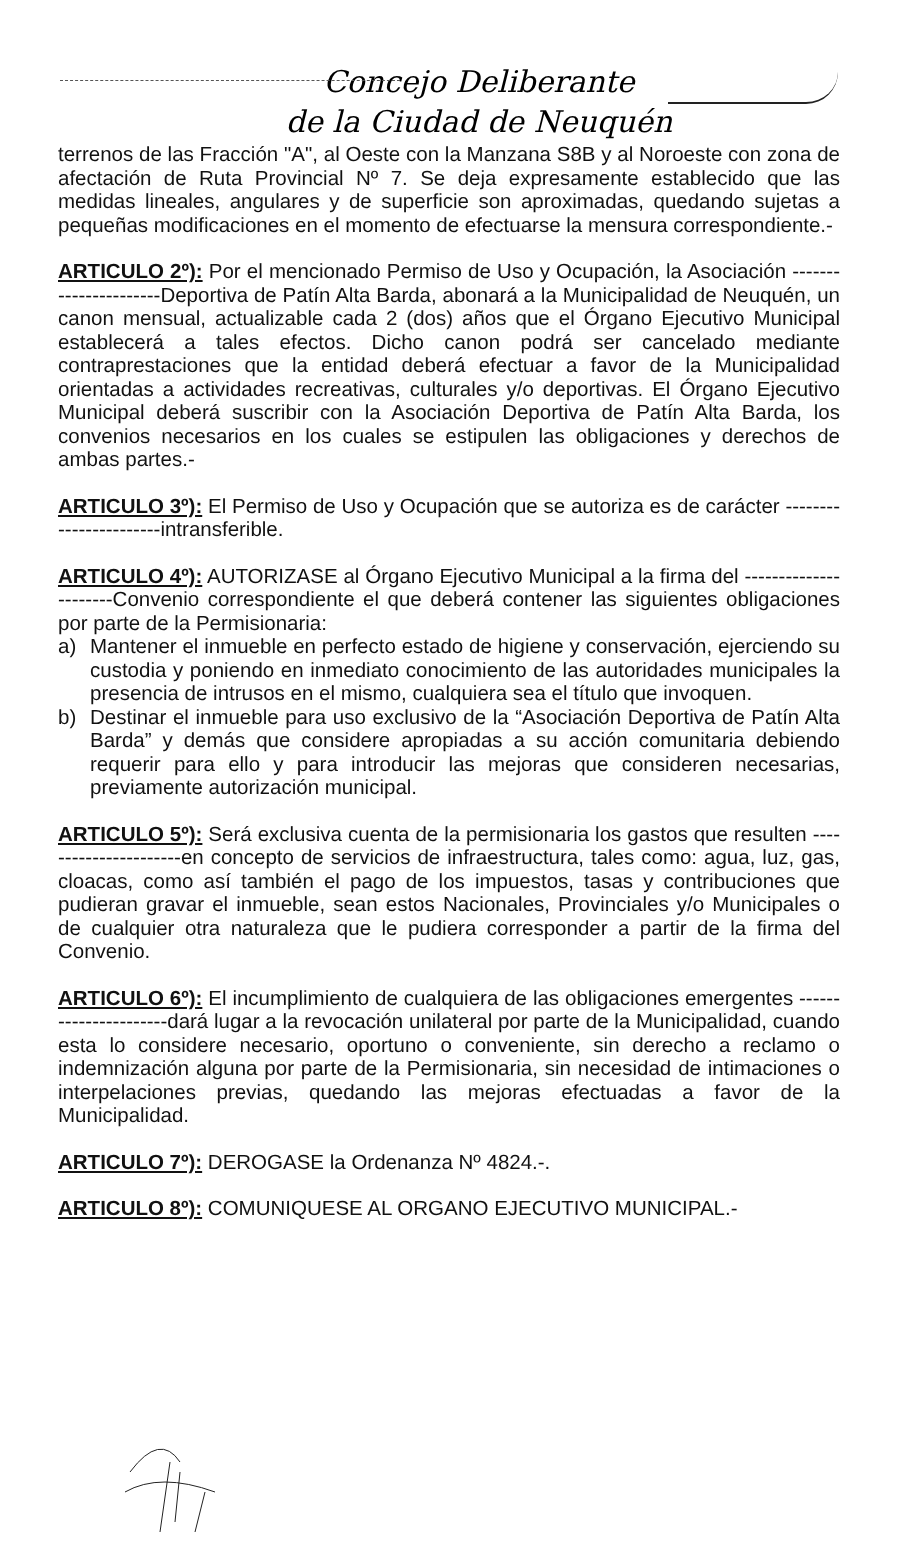Concejo Deliberante
de la Ciudad de Neuquén
terrenos de las Fracción "A", al Oeste con la Manzana S8B y al Noroeste con zona de afectación de Ruta Provincial Nº 7. Se deja expresamente establecido que las medidas lineales, angulares y de superficie son aproximadas, quedando sujetas a pequeñas modificaciones en el momento de efectuarse la mensura correspondiente.-
ARTICULO 2º): Por el mencionado Permiso de Uso y Ocupación, la Asociación ----------------------Deportiva de Patín Alta Barda, abonará a la Municipalidad de Neuquén, un canon mensual, actualizable cada 2 (dos) años que el Órgano Ejecutivo Municipal establecerá a tales efectos. Dicho canon podrá ser cancelado mediante contraprestaciones que la entidad deberá efectuar a favor de la Municipalidad orientadas a actividades recreativas, culturales y/o deportivas. El Órgano Ejecutivo Municipal deberá suscribir con la Asociación Deportiva de Patín Alta Barda, los convenios necesarios en los cuales se estipulen las obligaciones y derechos de ambas partes.-
ARTICULO 3º): El Permiso de Uso y Ocupación que se autoriza es de carácter -----------------------intransferible.
ARTICULO 4º): AUTORIZASE al Órgano Ejecutivo Municipal a la firma del ----------------------Convenio correspondiente el que deberá contener las siguientes obligaciones por parte de la Permisionaria:
a) Mantener el inmueble en perfecto estado de higiene y conservación, ejerciendo su custodia y poniendo en inmediato conocimiento de las autoridades municipales la presencia de intrusos en el mismo, cualquiera sea el título que invoquen.
b) Destinar el inmueble para uso exclusivo de la “Asociación Deportiva de Patín Alta Barda” y demás que considere apropiadas a su acción comunitaria debiendo requerir para ello y para introducir las mejoras que consideren necesarias, previamente autorización municipal.
ARTICULO 5º): Será exclusiva cuenta de la permisionaria los gastos que resulten ----------------------en concepto de servicios de infraestructura, tales como: agua, luz, gas, cloacas, como así también el pago de los impuestos, tasas y contribuciones que pudieran gravar el inmueble, sean estos Nacionales, Provinciales y/o Municipales o de cualquier otra naturaleza que le pudiera corresponder a partir de la firma del Convenio.
ARTICULO 6º): El incumplimiento de cualquiera de las obligaciones emergentes ----------------------dará lugar a la revocación unilateral por parte de la Municipalidad, cuando esta lo considere necesario, oportuno o conveniente, sin derecho a reclamo o indemnización alguna por parte de la Permisionaria, sin necesidad de intimaciones o interpelaciones previas, quedando las mejoras efectuadas a favor de la Municipalidad.
ARTICULO 7º): DEROGASE la Ordenanza Nº 4824.-.
ARTICULO 8º): COMUNIQUESE AL ORGANO EJECUTIVO MUNICIPAL.-